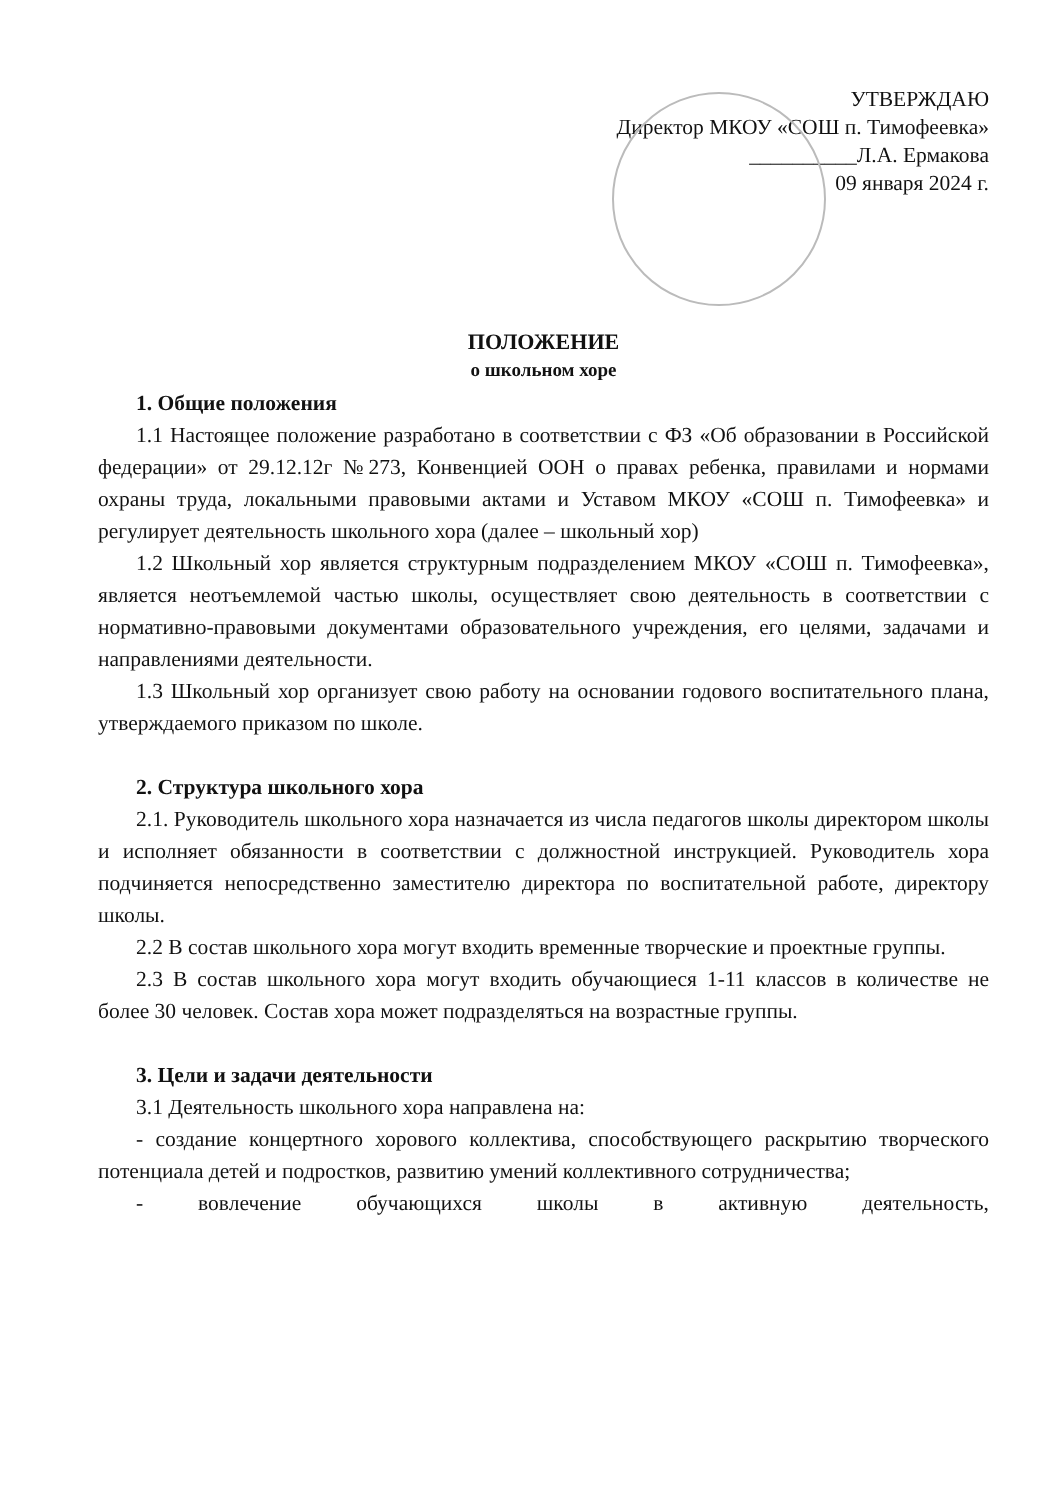УТВЕРЖДАЮ
Директор МКОУ «СОШ п. Тимофеевка»
__________Л.А. Ермакова
09 января 2024 г.
ПОЛОЖЕНИЕ
о школьном хоре
1. Общие положения
1.1 Настоящее положение разработано в соответствии с ФЗ «Об образовании в Российской федерации» от 29.12.12г №273, Конвенцией ООН о правах ребенка, правилами и нормами охраны труда, локальными правовыми актами и Уставом МКОУ «СОШ п. Тимофеевка» и регулирует деятельность школьного хора (далее – школьный хор)
1.2 Школьный хор является структурным подразделением МКОУ «СОШ п. Тимофеевка», является неотъемлемой частью школы, осуществляет свою деятельность в соответствии с нормативно-правовыми документами образовательного учреждения, его целями, задачами и направлениями деятельности.
1.3 Школьный хор организует свою работу на основании годового воспитательного плана, утверждаемого приказом по школе.
2. Структура школьного хора
2.1. Руководитель школьного хора назначается из числа педагогов школы директором школы и исполняет обязанности в соответствии с должностной инструкцией. Руководитель хора подчиняется непосредственно заместителю директора по воспитательной работе, директору школы.
2.2 В состав школьного хора могут входить временные творческие и проектные группы.
2.3 В состав школьного хора могут входить обучающиеся 1-11 классов в количестве не более 30 человек. Состав хора может подразделяться на возрастные группы.
3. Цели и задачи деятельности
3.1 Деятельность школьного хора направлена на:
- создание концертного хорового коллектива, способствующего раскрытию творческого потенциала детей и подростков, развитию умений коллективного сотрудничества;
- вовлечение обучающихся школы в активную деятельность,